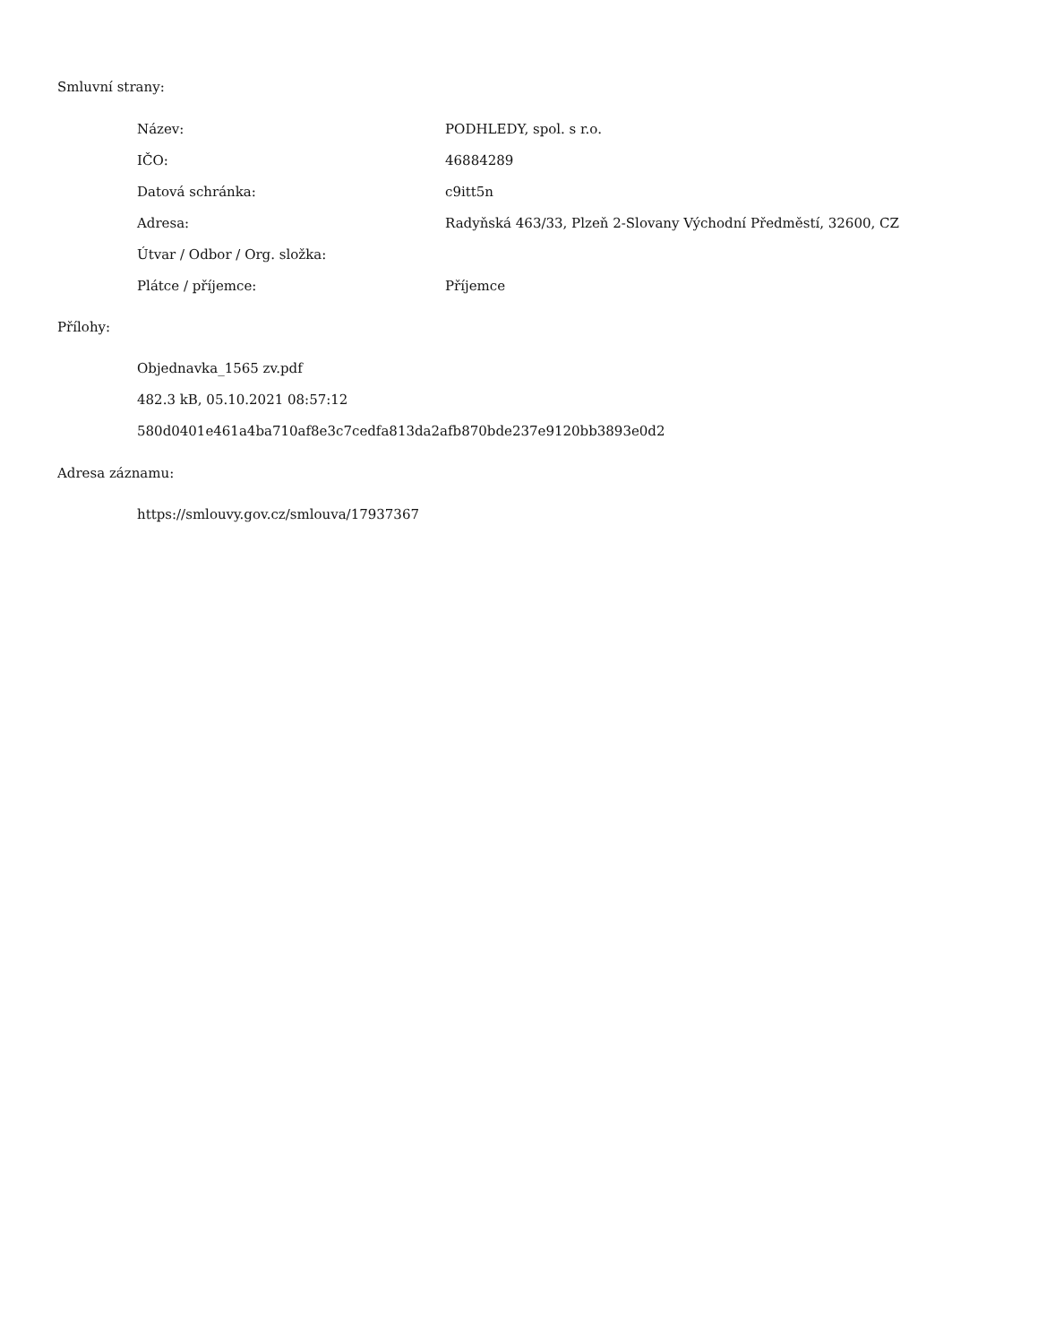Smluvní strany:
| Název: | PODHLEDY, spol. s r.o. |
| IČO: | 46884289 |
| Datová schránka: | c9itt5n |
| Adresa: | Radyňská 463/33, Plzeň 2-Slovany Východní Předměstí, 32600, CZ |
| Útvar / Odbor / Org. složka: | |
| Plátce / příjemce: | Příjemce |
Přílohy:
Objednavka_1565 zv.pdf
482.3 kB, 05.10.2021 08:57:12
580d0401e461a4ba710af8e3c7cedfa813da2afb870bde237e9120bb3893e0d2
Adresa záznamu:
https://smlouvy.gov.cz/smlouva/17937367